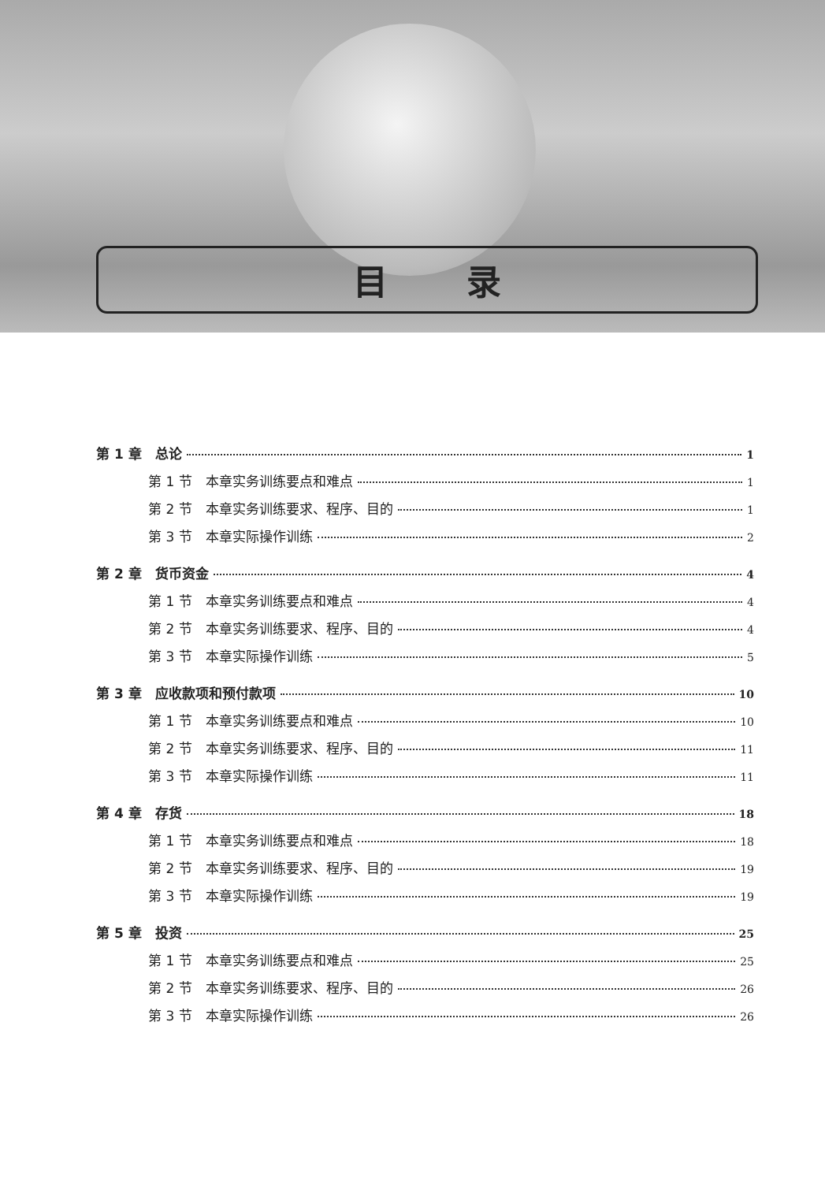目录
第 1 章　总论 1
第 1 节　本章实务训练要点和难点 1
第 2 节　本章实务训练要求、程序、目的 1
第 3 节　本章实际操作训练 2
第 2 章　货币资金 4
第 1 节　本章实务训练要点和难点 4
第 2 节　本章实务训练要求、程序、目的 4
第 3 节　本章实际操作训练 5
第 3 章　应收款项和预付款项 10
第 1 节　本章实务训练要点和难点 10
第 2 节　本章实务训练要求、程序、目的 11
第 3 节　本章实际操作训练 11
第 4 章　存货 18
第 1 节　本章实务训练要点和难点 18
第 2 节　本章实务训练要求、程序、目的 19
第 3 节　本章实际操作训练 19
第 5 章　投资 25
第 1 节　本章实务训练要点和难点 25
第 2 节　本章实务训练要求、程序、目的 26
第 3 节　本章实际操作训练 26